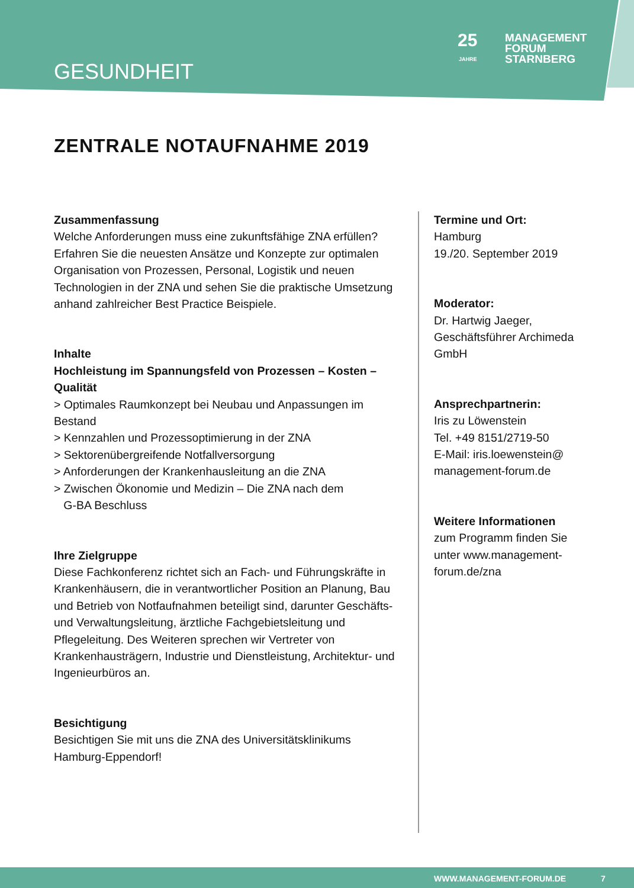GESUNDHEIT
25
MANAGEMENT
FORUM
STARNBERG
JAHRE
ZENTRALE NOTAUFNAHME 2019
Zusammenfassung
Welche Anforderungen muss eine zukunftsfähige ZNA erfüllen? Erfahren Sie die neuesten Ansätze und Konzepte zur optimalen Organisation von Prozessen, Personal, Logistik und neuen Technologien in der ZNA und sehen Sie die praktische Umsetzung anhand zahlreicher Best Practice Beispiele.
Inhalte
Hochleistung im Spannungsfeld von Prozessen – Kosten – Qualität
> Optimales Raumkonzept bei Neubau und Anpassungen im Bestand
> Kennzahlen und Prozessoptimierung in der ZNA
> Sektorenübergreifende Notfallversorgung
> Anforderungen der Krankenhausleitung an die ZNA
> Zwischen Ökonomie und Medizin – Die ZNA nach dem
G-BA Beschluss
Ihre Zielgruppe
Diese Fachkonferenz richtet sich an Fach- und Führungskräfte in Krankenhäusern, die in verantwortlicher Position an Planung, Bau und Betrieb von Notfaufnahmen beteiligt sind, darunter Geschäfts- und Verwaltungsleitung, ärztliche Fachgebietsleitung und Pflegeleitung. Des Weiteren sprechen wir Vertreter von Krankenhausträgern, Industrie und Dienstleistung, Architektur- und Ingenieurbüros an.
Besichtigung
Besichtigen Sie mit uns die ZNA des Universitätsklinikums Hamburg-Eppendorf!
Termine und Ort:
Hamburg
19./20. September 2019
Moderator:
Dr. Hartwig Jaeger,
Geschäftsführer Archimeda
GmbH
Ansprechpartnerin:
Iris zu Löwenstein
Tel. +49 8151/2719-50
E-Mail: iris.loewenstein@
management-forum.de
Weitere Informationen
zum Programm finden Sie
unter www.management-
forum.de/zna
WWW.MANAGEMENT-FORUM.DE 7